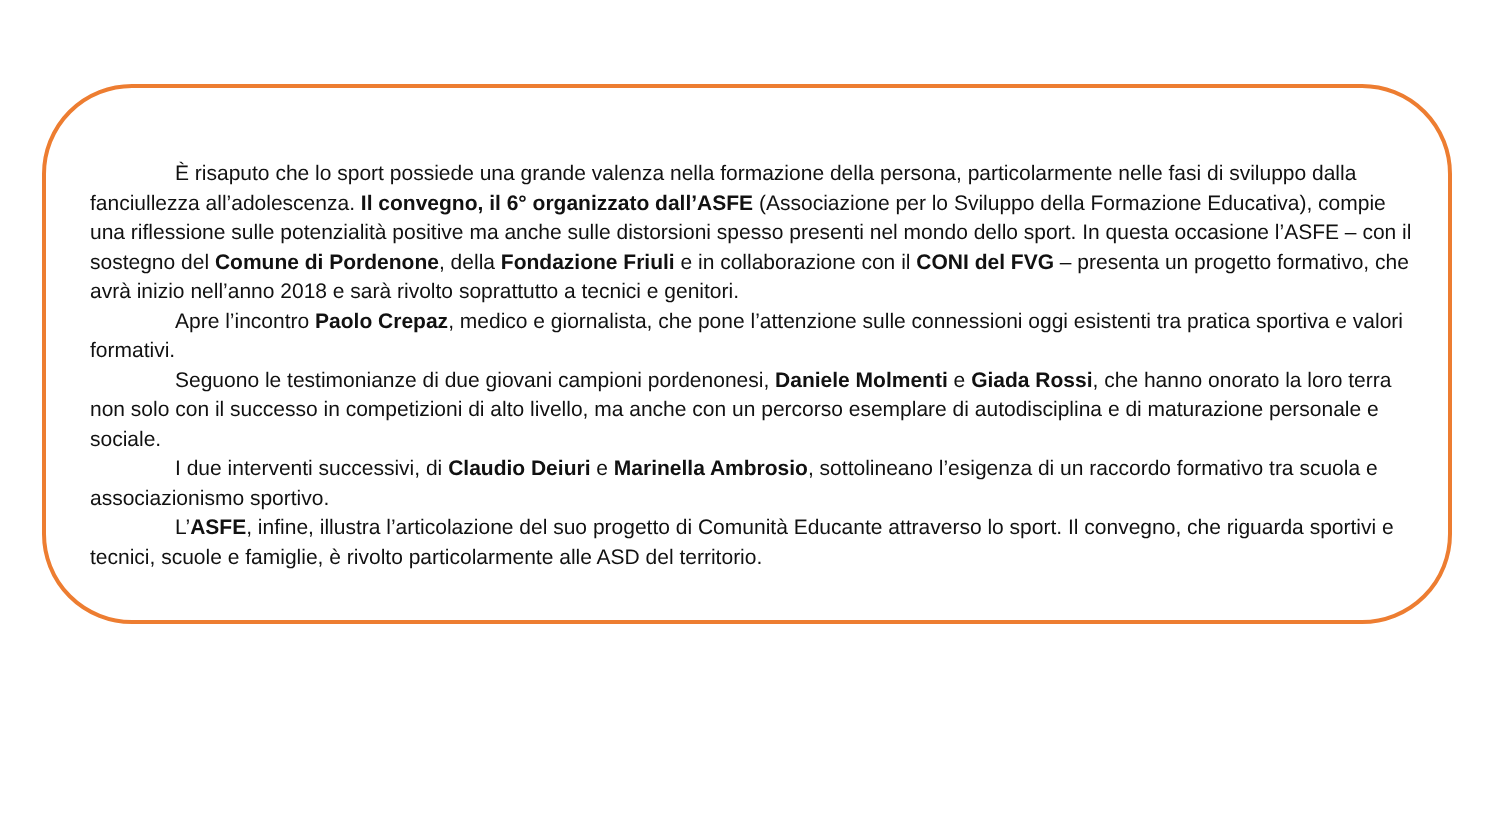È risaputo che lo sport possiede una grande valenza nella formazione della persona, particolarmente nelle fasi di sviluppo dalla fanciullezza all’adolescenza. Il convegno, il 6° organizzato dall’ASFE (Associazione per lo Sviluppo della Formazione Educativa), compie una riflessione sulle potenzialità positive ma anche sulle distorsioni spesso presenti nel mondo dello sport. In questa occasione l’ASFE – con il sostegno del Comune di Pordenone, della Fondazione Friuli e in collaborazione con il CONI del FVG – presenta un progetto formativo, che avrà inizio nell’anno 2018 e sarà rivolto soprattutto a tecnici e genitori.
Apre l’incontro Paolo Crepaz, medico e giornalista, che pone l’attenzione sulle connessioni oggi esistenti tra pratica sportiva e valori formativi.
Seguono le testimonianze di due giovani campioni pordenonesi, Daniele Molmenti e Giada Rossi, che hanno onorato la loro terra non solo con il successo in competizioni di alto livello, ma anche con un percorso esemplare di autodisciplina e di maturazione personale e sociale.
I due interventi successivi, di Claudio Deiuri e Marinella Ambrosio, sottolineano l’esigenza di un raccordo formativo tra scuola e associazionismo sportivo.
L’ASFE, infine, illustra l’articolazione del suo progetto di Comunità Educante attraverso lo sport. Il convegno, che riguarda sportivi e tecnici, scuole e famiglie, è rivolto particolarmente alle ASD del territorio.